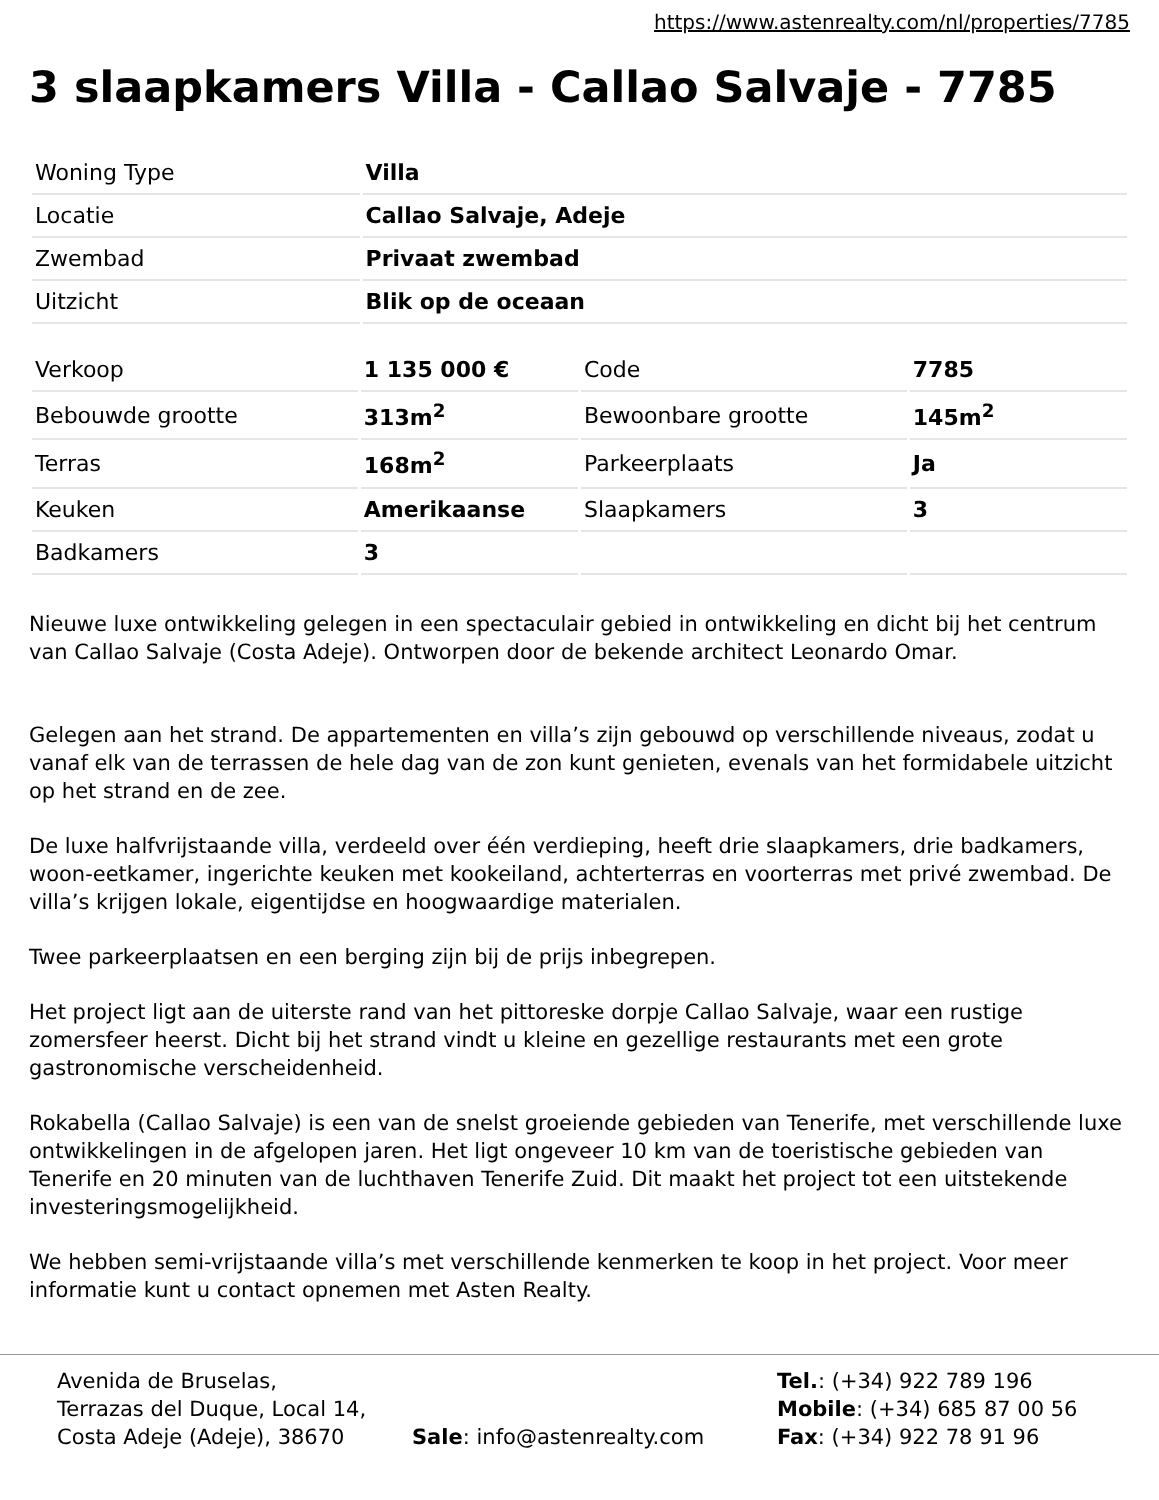https://www.astenrealty.com/nl/properties/7785
3 slaapkamers Villa - Callao Salvaje - 7785
| Woning Type | Villa |
| Locatie | Callao Salvaje, Adeje |
| Zwembad | Privaat zwembad |
| Uitzicht | Blik op de oceaan |
| Verkoop | 1 135 000 € | Code | 7785 |
| Bebouwde grootte | 313m<sup>2</sup> | Bewoonbare grootte | 145m<sup>2</sup> |
| Terras | 168m<sup>2</sup> | Parkeerplaats | Ja |
| Keuken | Amerikaanse | Slaapkamers | 3 |
| Badkamers | 3 | | |
Nieuwe luxe ontwikkeling gelegen in een spectaculair gebied in ontwikkeling en dicht bij het centrum van Callao Salvaje (Costa Adeje). Ontworpen door de bekende architect Leonardo Omar.
Gelegen aan het strand. De appartementen en villa’s zijn gebouwd op verschillende niveaus, zodat u vanaf elk van de terrassen de hele dag van de zon kunt genieten, evenals van het formidabele uitzicht op het strand en de zee.
De luxe halfvrijstaande villa, verdeeld over één verdieping, heeft drie slaapkamers, drie badkamers, woon-eetkamer, ingerichte keuken met kookeiland, achterterras en voorterras met privé zwembad. De villa’s krijgen lokale, eigentijdse en hoogwaardige materialen.
Twee parkeerplaatsen en een berging zijn bij de prijs inbegrepen.
Het project ligt aan de uiterste rand van het pittoreske dorpje Callao Salvaje, waar een rustige zomersfeer heerst. Dicht bij het strand vindt u kleine en gezellige restaurants met een grote gastronomische verscheidenheid.
Rokabella (Callao Salvaje) is een van de snelst groeiende gebieden van Tenerife, met verschillende luxe ontwikkelingen in de afgelopen jaren. Het ligt ongeveer 10 km van de toeristische gebieden van Tenerife en 20 minuten van de luchthaven Tenerife Zuid. Dit maakt het project tot een uitstekende investeringsmogelijkheid.
We hebben semi-vrijstaande villa’s met verschillende kenmerken te koop in het project. Voor meer informatie kunt u contact opnemen met Asten Realty.
Avenida de Bruselas,
Terrazas del Duque, Local 14,
Costa Adeje (Adeje), 38670
Sale: info@astenrealty.com
Tel.: (+34) 922 789 196
Mobile: (+34) 685 87 00 56
Fax: (+34) 922 78 91 96